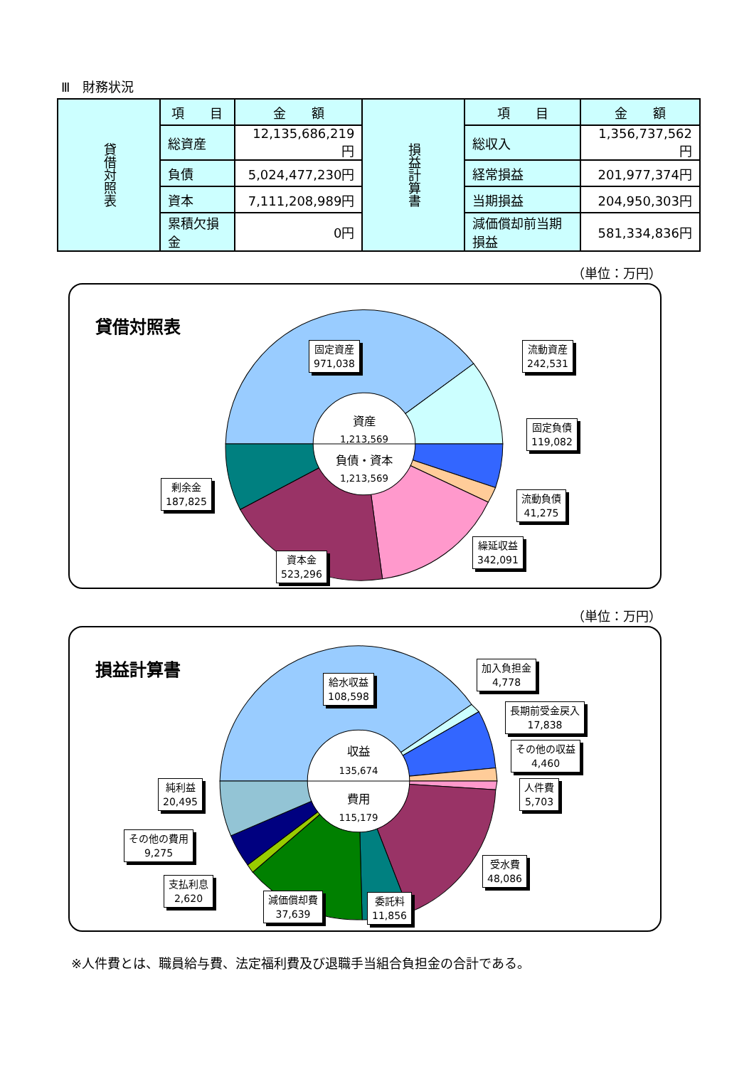Ⅲ　財務状況
| 貸借対照表 | 項 目 | 金 額 | 損益計算書 | 項 目 | 金 額 |
| | 総資産 | 12,135,686,219円 | | 総収入 | 1,356,737,562円 |
| | 負債 | 5,024,477,230円 | | 経常損益 | 201,977,374円 |
| | 資本 | 7,111,208,989円 | | 当期損益 | 204,950,303円 |
| | 累積欠損金 | 0円 | | 減価償却前当期損益 | 581,334,836円 |
（単位：万円）
貸借対照表
資産
1,213,569
負債・資本
1,213,569
固定資産
971,038
流動資産
242,531
固定負債
119,082
流動負債
41,275
繰延収益
342,091
資本金
523,296
剰余金
187,825
（単位：万円）
損益計算書
収益
135,674
費用
115,179
給水収益
108,598
加入負担金
4,778
長期前受金戻入
17,838
その他の収益
4,460
人件費
5,703
受水費
48,086
委託料
11,856
減価償却費
37,639
支払利息
2,620
その他の費用
9,275
純利益
20,495
※人件費とは、職員給与費、法定福利費及び退職手当組合負担金の合計である。